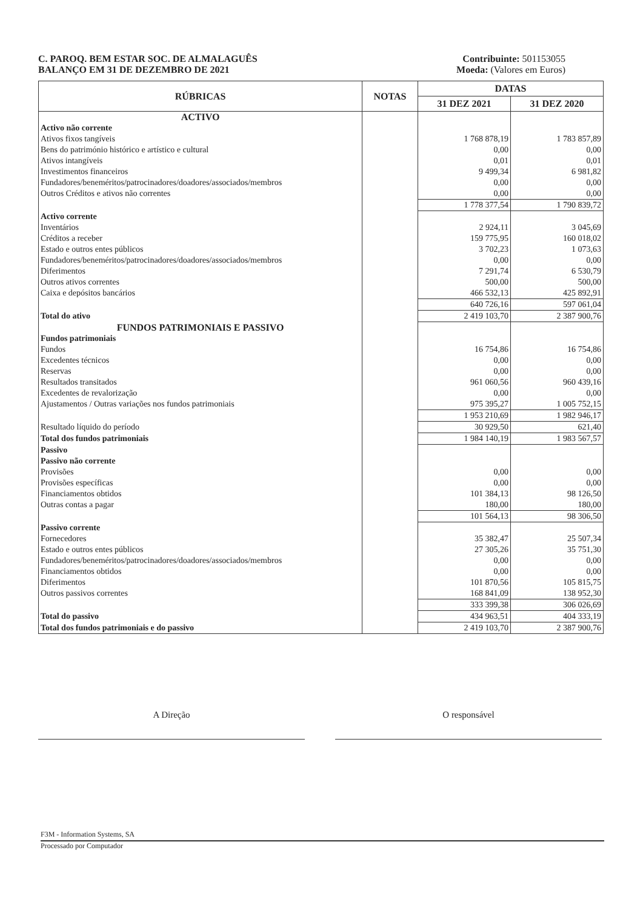C. PAROQ. BEM ESTAR SOC. DE ALMALAGUÊS
BALANÇO EM 31 DE DEZEMBRO DE 2021
Contribuinte: 501153055
Moeda: (Valores em Euros)
| RÚBRICAS | NOTAS | DATAS | |
| --- | --- | --- | --- |
| | | 31 DEZ 2021 | 31 DEZ 2020 |
| ACTIVO | | | |
| Activo não corrente | | | |
| Ativos fixos tangíveis | | 1 768 878,19 | 1 783 857,89 |
| Bens do património histórico e artístico e cultural | | 0,00 | 0,00 |
| Ativos intangíveis | | 0,01 | 0,01 |
| Investimentos financeiros | | 9 499,34 | 6 981,82 |
| Fundadores/beneméritos/patrocinadores/doadores/associados/membros | | 0,00 | 0,00 |
| Outros Créditos e ativos não correntes | | 0,00 | 0,00 |
| | | 1 778 377,54 | 1 790 839,72 |
| Activo corrente | | | |
| Inventários | | 2 924,11 | 3 045,69 |
| Créditos a receber | | 159 775,95 | 160 018,02 |
| Estado e outros entes públicos | | 3 702,23 | 1 073,63 |
| Fundadores/beneméritos/patrocinadores/doadores/associados/membros | | 0,00 | 0,00 |
| Diferimentos | | 7 291,74 | 6 530,79 |
| Outros ativos correntes | | 500,00 | 500,00 |
| Caixa e depósitos bancários | | 466 532,13 | 425 892,91 |
| | | 640 726,16 | 597 061,04 |
| Total do ativo | | 2 419 103,70 | 2 387 900,76 |
| FUNDOS PATRIMONIAIS E PASSIVO | | | |
| Fundos patrimoniais | | | |
| Fundos | | 16 754,86 | 16 754,86 |
| Excedentes técnicos | | 0,00 | 0,00 |
| Reservas | | 0,00 | 0,00 |
| Resultados transitados | | 961 060,56 | 960 439,16 |
| Excedentes de revalorização | | 0,00 | 0,00 |
| Ajustamentos / Outras variações nos fundos patrimoniais | | 975 395,27 | 1 005 752,15 |
| | | 1 953 210,69 | 1 982 946,17 |
| Resultado líquido do período | | 30 929,50 | 621,40 |
| Total dos fundos patrimoniais | | 1 984 140,19 | 1 983 567,57 |
| Passivo | | | |
| Passivo não corrente | | | |
| Provisões | | 0,00 | 0,00 |
| Provisões específicas | | 0,00 | 0,00 |
| Financiamentos obtidos | | 101 384,13 | 98 126,50 |
| Outras contas a pagar | | 180,00 | 180,00 |
| | | 101 564,13 | 98 306,50 |
| Passivo corrente | | | |
| Fornecedores | | 35 382,47 | 25 507,34 |
| Estado e outros entes públicos | | 27 305,26 | 35 751,30 |
| Fundadores/beneméritos/patrocinadores/doadores/associados/membros | | 0,00 | 0,00 |
| Financiamentos obtidos | | 0,00 | 0,00 |
| Diferimentos | | 101 870,56 | 105 815,75 |
| Outros passivos correntes | | 168 841,09 | 138 952,30 |
| | | 333 399,38 | 306 026,69 |
| Total do passivo | | 434 963,51 | 404 333,19 |
| Total dos fundos patrimoniais e do passivo | | 2 419 103,70 | 2 387 900,76 |
A Direção O responsável
F3M - Information Systems, SA
Processado por Computador